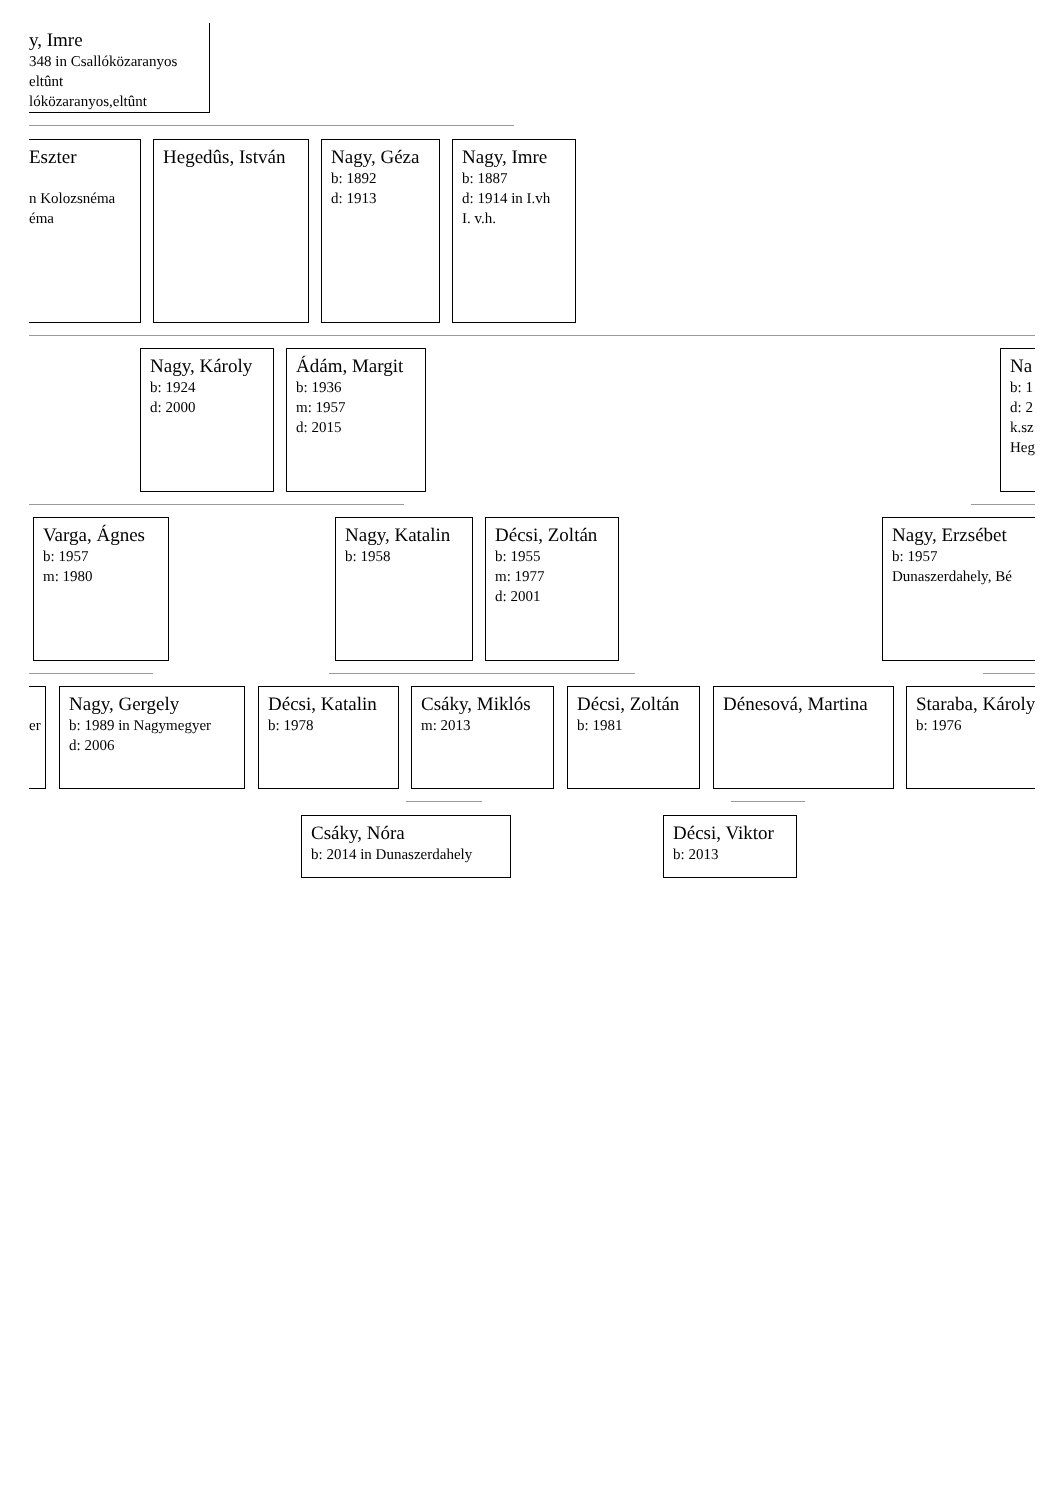y, Imre
348 in Csallóközaranyos
eltûnt
lóközaranyos,eltûnt
Eszter
n Kolozsnéma
éma
Hegedûs, István Nagy, Géza
b: 1892
d: 1913
Nagy, Imre
b: 1887
d: 1914 in I.vh
I. v.h.
Nagy, Károly
b: 1924
d: 2000
Ádám, Margit
b: 1936
m: 1957
d: 2015
Na
b: 1
d: 2
k.sz
Heg
Varga, Ágnes
b: 1957
m: 1980
Nagy, Katalin
b: 1958
Décsi, Zoltán
b: 1955
m: 1977
d: 2001
Nagy, Erzsébet
b: 1957
Dunaszerdahely, Bé
er
Nagy, Gergely
b: 1989 in Nagymegyer
d: 2006
Décsi, Katalin
b: 1978
Csáky, Miklós
m: 2013
Décsi, Zoltán
b: 1981
Dénesová, Martina Staraba, Károly
b: 1976
Csáky, Nóra
b: 2014 in Dunaszerdahely
Décsi, Viktor
b: 2013